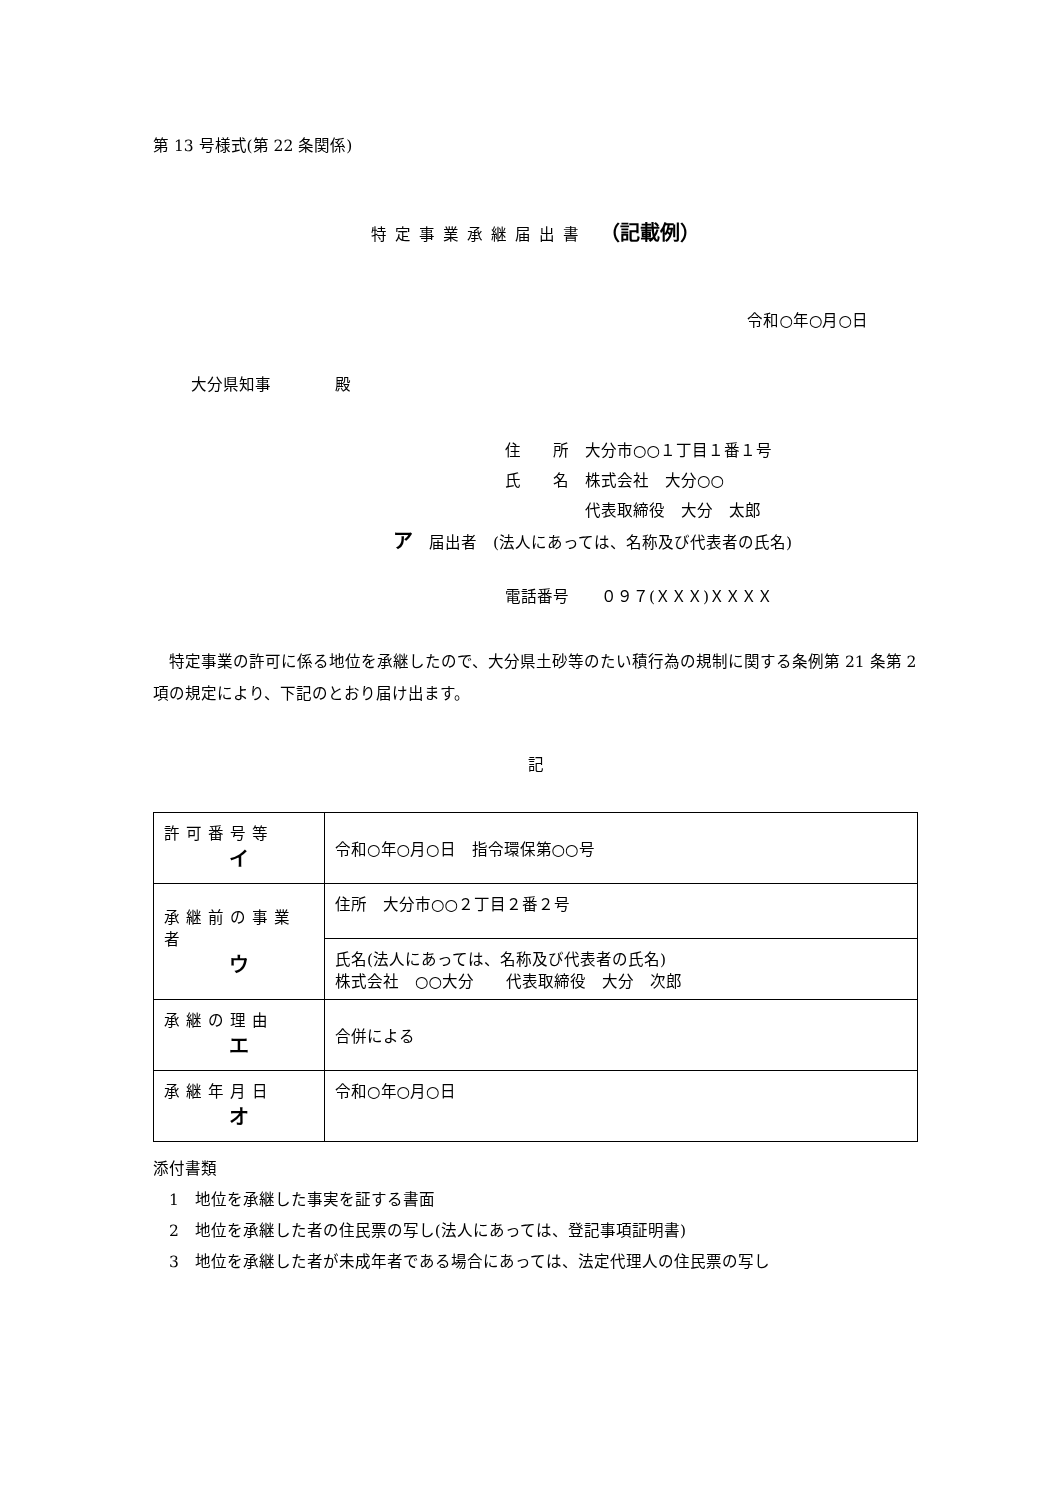第 13 号様式(第 22 条関係)
特定事業承継届出書 （記載例）
令和○年○月○日
大分県知事　　　　殿
住　　所　大分市○○１丁目１番１号
氏　　名　株式会社　大分○○
　　　　　代表取締役　大分　太郎
ア　届出者　(法人にあっては、名称及び代表者の氏名)
電話番号　　０９７(ＸＸＸ)ＸＸＸＸ
　特定事業の許可に係る地位を承継したので、大分県土砂等のたい積行為の規制に関する条例第 21 条第 2 項の規定により、下記のとおり届け出ます。
記
| 許可番号等 イ | 令和○年○月○日 指令環保第○○号 |
| 承継前の事業者 ウ | 住所 大分市○○２丁目２番２号 |
| | 氏名(法人にあっては、名称及び代表者の氏名) 株式会社 ○○大分 代表取締役 大分 次郎 |
| 承継の理由 エ | 合併による |
| 承継年月日 オ | 令和○年○月○日 |
添付書類
　1　地位を承継した事実を証する書面
　2　地位を承継した者の住民票の写し(法人にあっては、登記事項証明書)
　3　地位を承継した者が未成年者である場合にあっては、法定代理人の住民票の写し